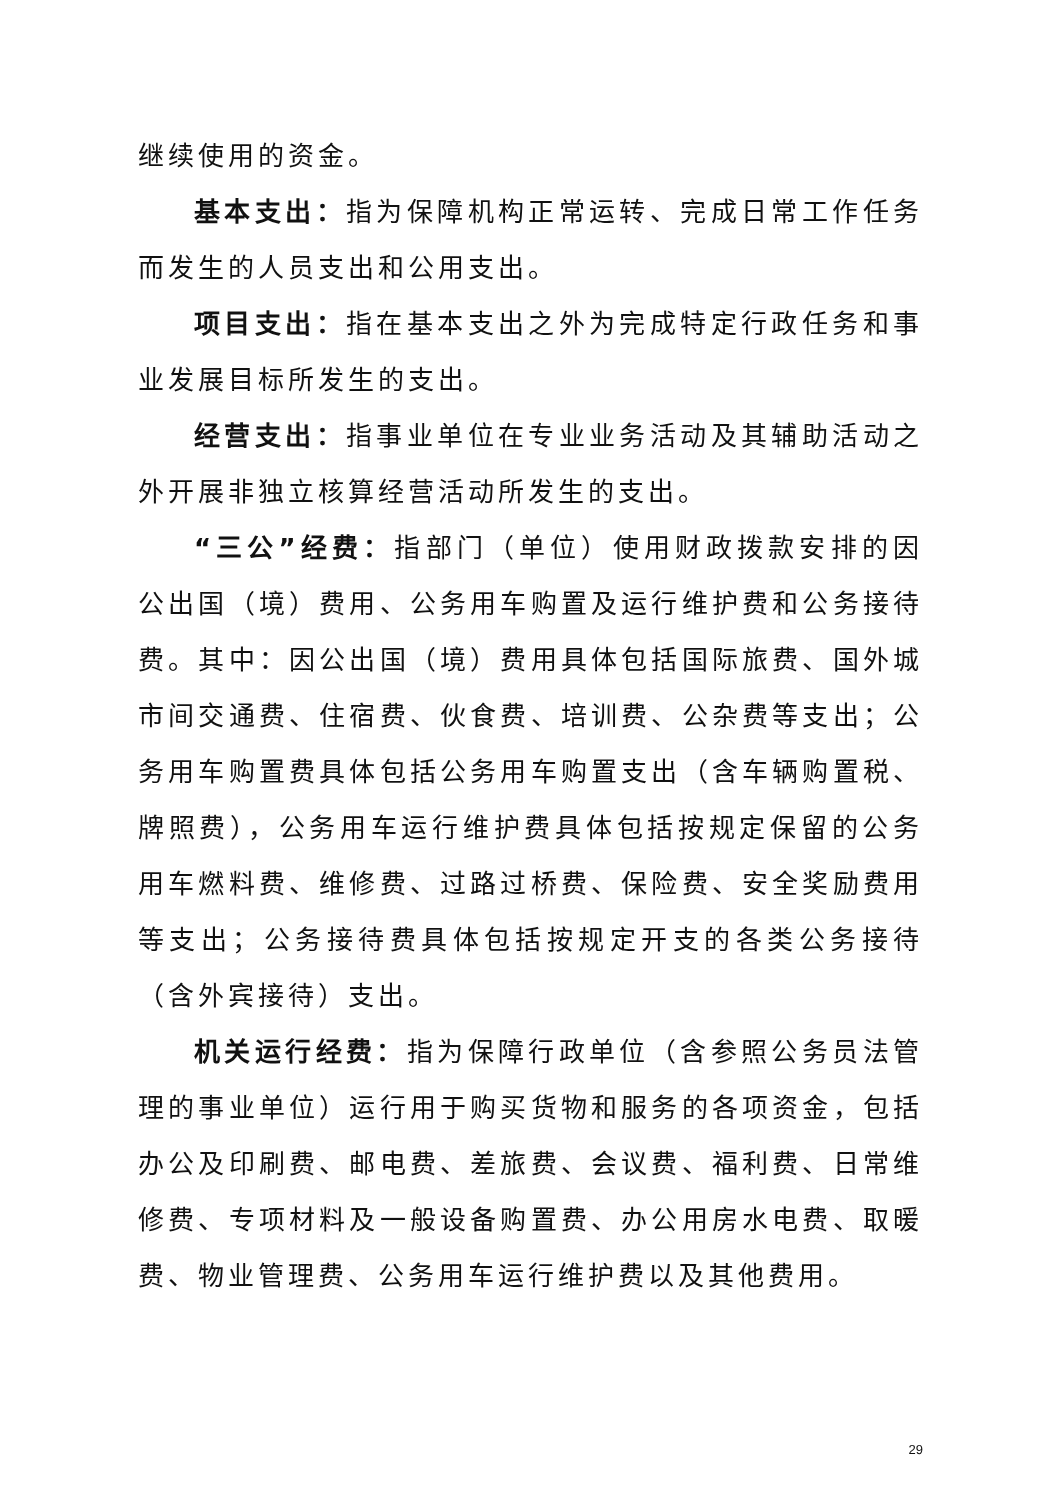继续使用的资金。
基本支出：指为保障机构正常运转、完成日常工作任务而发生的人员支出和公用支出。
项目支出：指在基本支出之外为完成特定行政任务和事业发展目标所发生的支出。
经营支出：指事业单位在专业业务活动及其辅助活动之外开展非独立核算经营活动所发生的支出。
“三公”经费：指部门（单位）使用财政拨款安排的因公出国（境）费用、公务用车购置及运行维护费和公务接待费。其中：因公出国（境）费用具体包括国际旅费、国外城市间交通费、住宿费、伙食费、培训费、公杂费等支出；公务用车购置费具体包括公务用车购置支出（含车辆购置税、牌照费），公务用车运行维护费具体包括按规定保留的公务用车燃料费、维修费、过路过桥费、保险费、安全奖励费用等支出；公务接待费具体包括按规定开支的各类公务接待（含外宾接待）支出。
机关运行经费：指为保障行政单位（含参照公务员法管理的事业单位）运行用于购买货物和服务的各项资金，包括办公及印刷费、邮电费、差旅费、会议费、福利费、日常维修费、专项材料及一般设备购置费、办公用房水电费、取暖费、物业管理费、公务用车运行维护费以及其他费用。
29